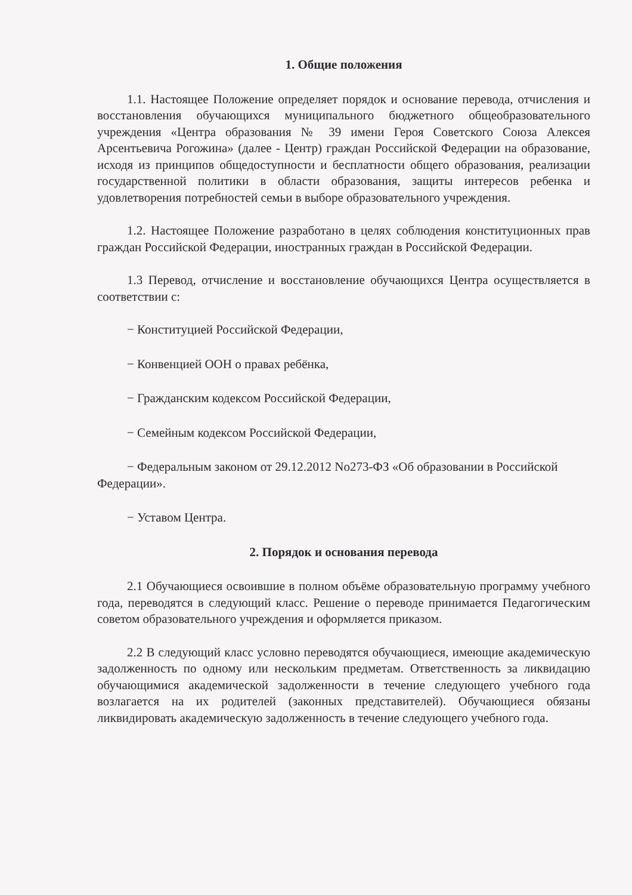1. Общие положения
1.1. Настоящее Положение определяет порядок и основание перевода, отчисления и восстановления обучающихся муниципального бюджетного общеобразовательного учреждения «Центра образования № 39 имени Героя Советского Союза Алексея Арсентьевича Рогожина» (далее - Центр) граждан Российской Федерации на образование, исходя из принципов общедоступности и бесплатности общего образования, реализации государственной политики в области образования, защиты интересов ребенка и удовлетворения потребностей семьи в выборе образовательного учреждения.
1.2. Настоящее Положение разработано в целях соблюдения конституционных прав граждан Российской Федерации, иностранных граждан в Российской Федерации.
1.3 Перевод, отчисление и восстановление обучающихся Центра осуществляется в соответствии с:
− Конституцией Российской Федерации,
− Конвенцией ООН о правах ребёнка,
− Гражданским кодексом Российской Федерации,
− Семейным кодексом Российской Федерации,
− Федеральным законом от 29.12.2012 No273-ФЗ «Об образовании в Российской Федерации».
− Уставом Центра.
2. Порядок и основания перевода
2.1 Обучающиеся освоившие в полном объёме образовательную программу учебного года, переводятся в следующий класс. Решение о переводе принимается Педагогическим советом образовательного учреждения и оформляется приказом.
2.2 В следующий класс условно переводятся обучающиеся, имеющие академическую задолженность по одному или нескольким предметам. Ответственность за ликвидацию обучающимися академической задолженности в течение следующего учебного года возлагается на их родителей (законных представителей). Обучающиеся обязаны ликвидировать академическую задолженность в течение следующего учебного года.